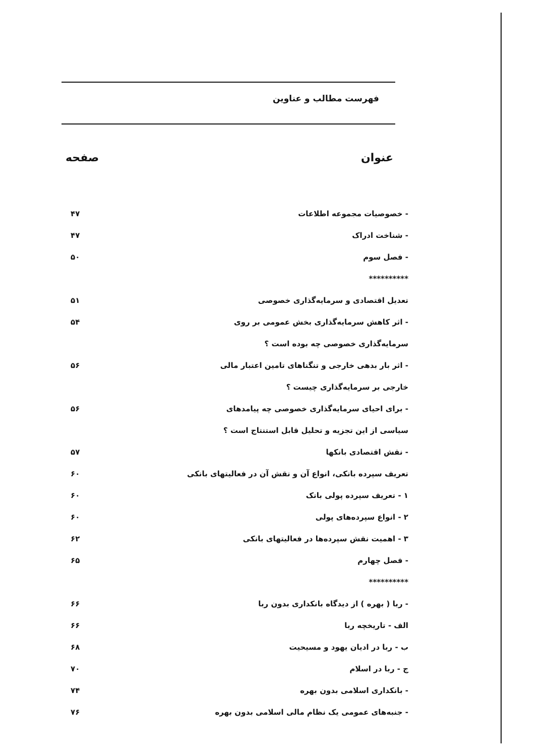فهرست مطالب و عناوین
عنوان صفحه
- خصوصیات مجموعه اطلاعات ۴۷
- شناخت ادراک ۴۷
- فصل سوم ۵۰
**********
تعدیل اقتصادی و سرمایه‌گذاری خصوصی ۵۱
- اثر کاهش سرمایه‌گذاری بخش عمومی بر روی ۵۴
سرمایه‌گذاری خصوصی چه بوده است ؟
- اثر بار بدهی خارجی و تنگناهای تامین اعتبار مالی ۵۶
خارجی بر سرمایه‌گذاری چیست ؟
- برای احیای سرمایه‌گذاری خصوصی چه پیامدهای ۵۶
سیاسی از این تجزیه و تحلیل قابل استنتاج است ؟
- نقش اقتصادی بانکها ۵۷
تعریف سپرده بانکی، انواع آن و نقش آن در فعالیتهای بانکی ۶۰
۱ - تعریف سپرده پولی بانک ۶۰
۲ - انواع سپرده‌های پولی ۶۰
۳ - اهمیت نقش سپرده‌ها در فعالیتهای بانکی ۶۲
- فصل چهارم ۶۵
**********
- ربا ( بهره ) از دیدگاه بانکداری بدون ربا ۶۶
الف - تاریخچه ربا ۶۶
ب - ربا در ادیان یهود و مسیحیت ۶۸
ج - ربا در اسلام ۷۰
- بانکداری اسلامی بدون بهره ۷۴
- جنبه‌های عمومی یک نظام مالی اسلامی بدون بهره ۷۶